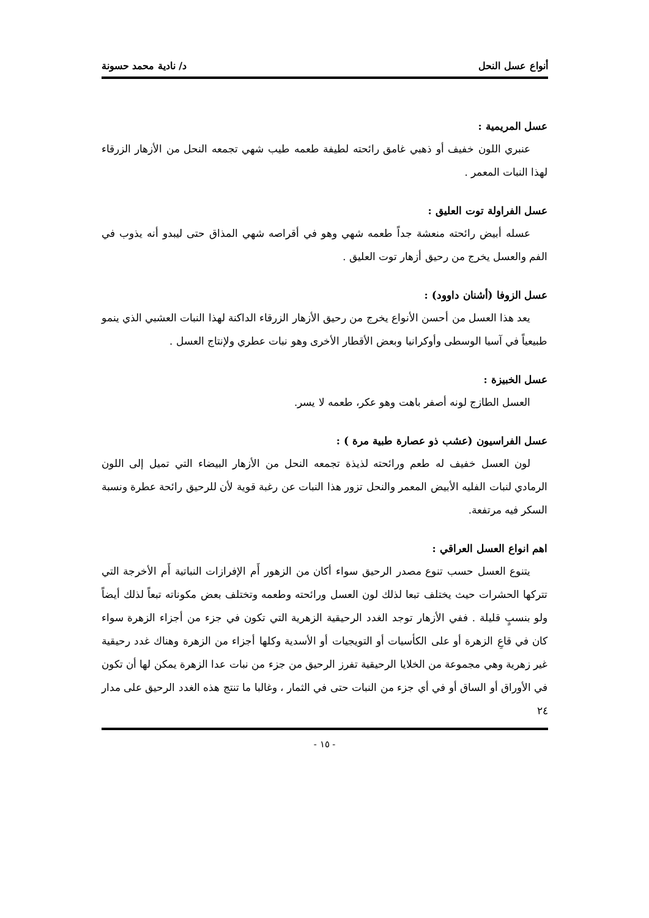أنواع عسل النحل د/ نادية محمد حسونة
عسل المريمية :
عنبري اللون خفيف أو ذهبي غامق رائحته لطيفة طعمه طيب شهي تجمعه النحل من الأزهار الزرقاء لهذا النبات المعمر .
عسل الفراولة توت العليق :
عسله أبيض رائحته منعشة جداً طعمه شهي وهو في أقراصه شهي المذاق حتى ليبدو أنه يذوب في الفم والعسل يخرج من رحيق أزهار توت العليق .
عسل الزوفا (أشنان داوود) :
يعد هذا العسل من أحسن الأنواع يخرج من رحيق الأزهار الزرقاء الداكنة لهذا النبات العشبي الذي ينمو طبيعياً في آسيا الوسطى وأوكرانيا وبعض الأقطار الأخرى وهو نبات عطري ولإنتاج العسل .
عسل الخبيزة :
العسل الطازج لونه أصفر باهت وهو عكر، طعمه لا يسر.
عسل الفراسيون (عشب ذو عصارة طبية مرة ) :
لون العسل خفيف له طعم ورائحته لذيذة تجمعه النحل من الأزهار البيضاء التي تميل إلى اللون الرمادي لنبات الفليه الأبيض المعمر والنحل تزور هذا النبات عن رغبة قوية لأن للرحيق رائحة عطرة ونسبة السكر فيه مرتفعة.
اهم انواع العسل العراقي :
يتنوع العسل حسب تنوع مصدر الرحيق سواء أكان من الزهور أَم الإفرازات النباتية أَم الأخرجة التي تتركها الحشرات حيث يختلف تبعا لذلك لون العسل ورائحته وطعمه وتختلف بعض مكوناته تبعاً لذلك أيضاً ولو بنسبٍ قليلة . ففي الأزهار توجد الغدد الرحيقية الزهرية التي تكون في جزء من أجزاء الزهرة سواء كان في قاعِ الزهرة أو على الكأسيات أو التويجيات أو الأسدية وكلها أجزاء من الزهرة وهناك غدد رحيقية غير زهرية وهي مجموعة من الخلايا الرحيقية تفرز الرحيق من جزء من نبات عدا الزهرة يمكن لها أن تكون في الأوراق أو الساق أو في أي جزء من النبات حتى في الثمار ، وغالبا ما تنتج هذه الغدد الرحيق على مدار ٢٤
- ١٥ -